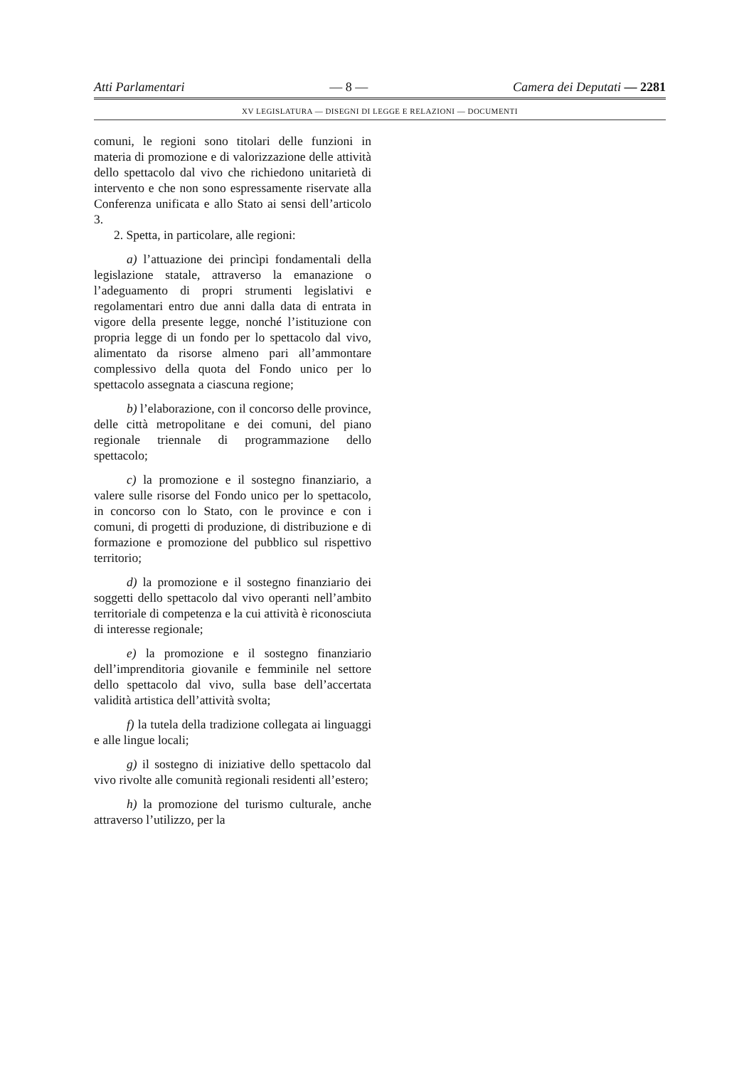Atti Parlamentari — 8 — Camera dei Deputati — 2281
XV LEGISLATURA — DISEGNI DI LEGGE E RELAZIONI — DOCUMENTI
comuni, le regioni sono titolari delle funzioni in materia di promozione e di valorizzazione delle attività dello spettacolo dal vivo che richiedono unitarietà di intervento e che non sono espressamente riservate alla Conferenza unificata e allo Stato ai sensi dell’articolo 3.
2. Spetta, in particolare, alle regioni:
a) l’attuazione dei princìpi fondamentali della legislazione statale, attraverso la emanazione o l’adeguamento di propri strumenti legislativi e regolamentari entro due anni dalla data di entrata in vigore della presente legge, nonché l’istituzione con propria legge di un fondo per lo spettacolo dal vivo, alimentato da risorse almeno pari all’ammontare complessivo della quota del Fondo unico per lo spettacolo assegnata a ciascuna regione;
b) l’elaborazione, con il concorso delle province, delle città metropolitane e dei comuni, del piano regionale triennale di programmazione dello spettacolo;
c) la promozione e il sostegno finanziario, a valere sulle risorse del Fondo unico per lo spettacolo, in concorso con lo Stato, con le province e con i comuni, di progetti di produzione, di distribuzione e di formazione e promozione del pubblico sul rispettivo territorio;
d) la promozione e il sostegno finanziario dei soggetti dello spettacolo dal vivo operanti nell’ambito territoriale di competenza e la cui attività è riconosciuta di interesse regionale;
e) la promozione e il sostegno finanziario dell’imprenditoria giovanile e femminile nel settore dello spettacolo dal vivo, sulla base dell’accertata validità artistica dell’attività svolta;
f) la tutela della tradizione collegata ai linguaggi e alle lingue locali;
g) il sostegno di iniziative dello spettacolo dal vivo rivolte alle comunità regionali residenti all’estero;
h) la promozione del turismo culturale, anche attraverso l’utilizzo, per la